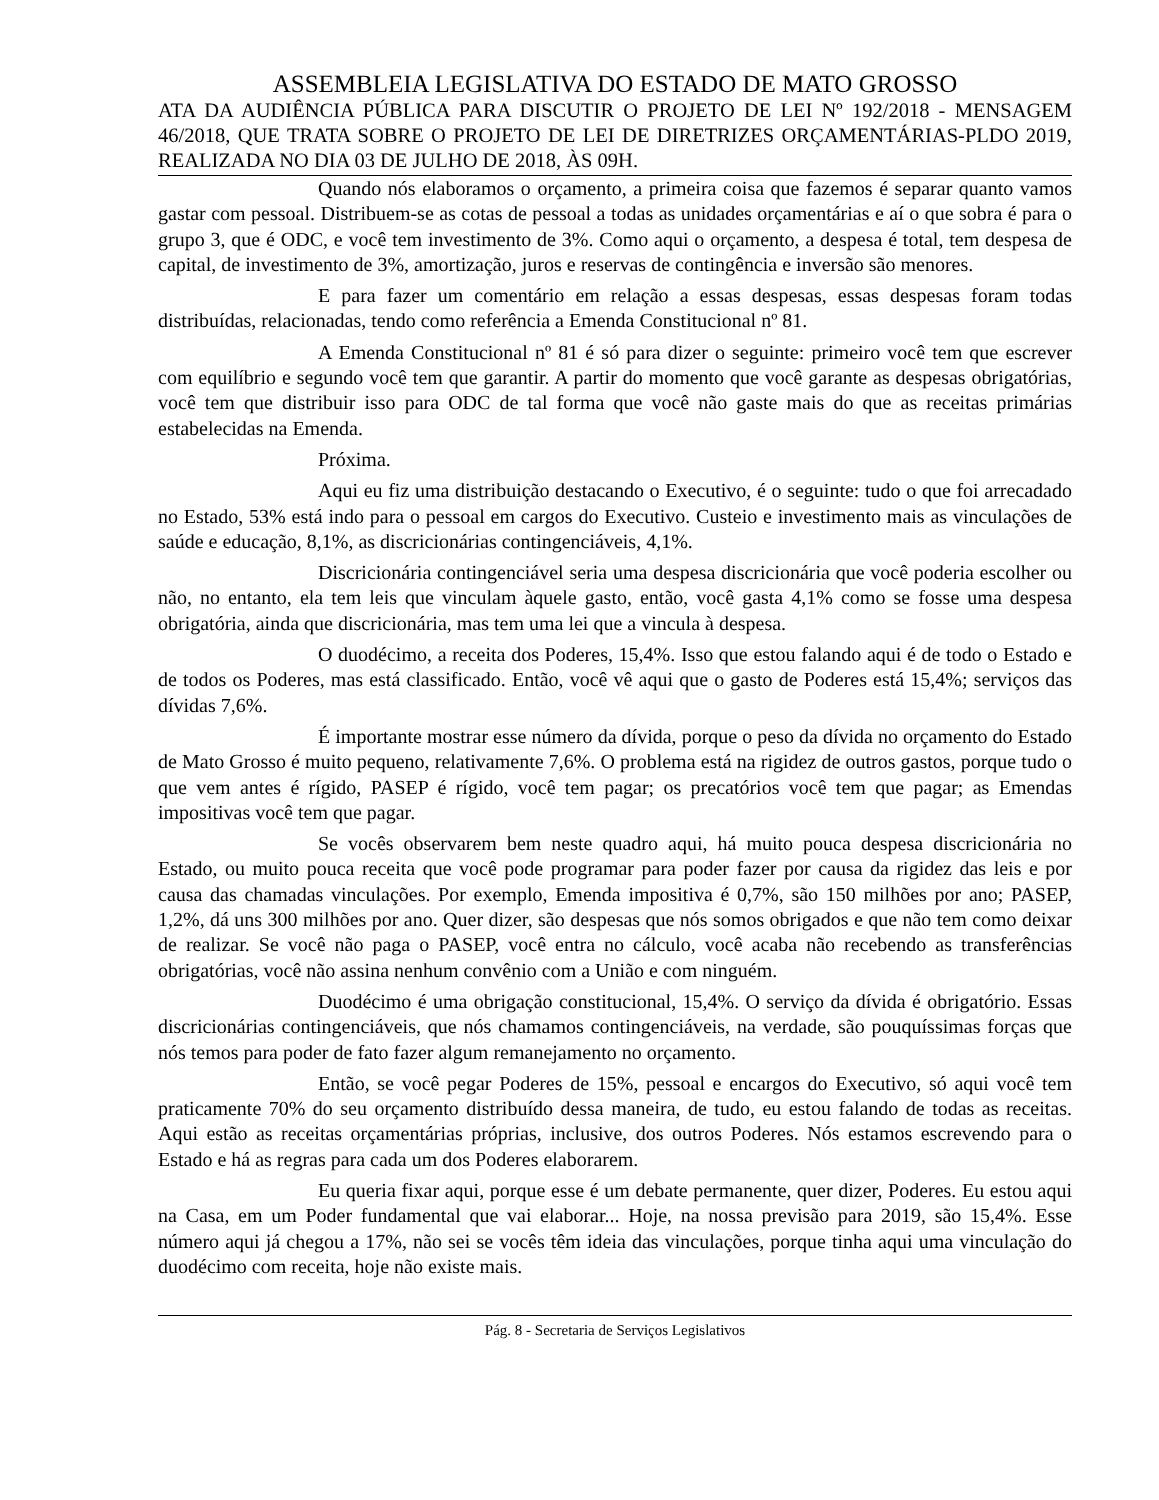ASSEMBLEIA LEGISLATIVA DO ESTADO DE MATO GROSSO
ATA DA AUDIÊNCIA PÚBLICA PARA DISCUTIR O PROJETO DE LEI Nº 192/2018 - MENSAGEM 46/2018, QUE TRATA SOBRE O PROJETO DE LEI DE DIRETRIZES ORÇAMENTÁRIAS-PLDO 2019, REALIZADA NO DIA 03 DE JULHO DE 2018, ÀS 09H.
Quando nós elaboramos o orçamento, a primeira coisa que fazemos é separar quanto vamos gastar com pessoal. Distribuem-se as cotas de pessoal a todas as unidades orçamentárias e aí o que sobra é para o grupo 3, que é ODC, e você tem investimento de 3%. Como aqui o orçamento, a despesa é total, tem despesa de capital, de investimento de 3%, amortização, juros e reservas de contingência e inversão são menores.
E para fazer um comentário em relação a essas despesas, essas despesas foram todas distribuídas, relacionadas, tendo como referência a Emenda Constitucional nº 81.
A Emenda Constitucional nº 81 é só para dizer o seguinte: primeiro você tem que escrever com equilíbrio e segundo você tem que garantir. A partir do momento que você garante as despesas obrigatórias, você tem que distribuir isso para ODC de tal forma que você não gaste mais do que as receitas primárias estabelecidas na Emenda.
Próxima.
Aqui eu fiz uma distribuição destacando o Executivo, é o seguinte: tudo o que foi arrecadado no Estado, 53% está indo para o pessoal em cargos do Executivo. Custeio e investimento mais as vinculações de saúde e educação, 8,1%, as discricionárias contingenciáveis, 4,1%.
Discricionária contingenciável seria uma despesa discricionária que você poderia escolher ou não, no entanto, ela tem leis que vinculam àquele gasto, então, você gasta 4,1% como se fosse uma despesa obrigatória, ainda que discricionária, mas tem uma lei que a vincula à despesa.
O duodécimo, a receita dos Poderes, 15,4%. Isso que estou falando aqui é de todo o Estado e de todos os Poderes, mas está classificado. Então, você vê aqui que o gasto de Poderes está 15,4%; serviços das dívidas 7,6%.
É importante mostrar esse número da dívida, porque o peso da dívida no orçamento do Estado de Mato Grosso é muito pequeno, relativamente 7,6%. O problema está na rigidez de outros gastos, porque tudo o que vem antes é rígido, PASEP é rígido, você tem pagar; os precatórios você tem que pagar; as Emendas impositivas você tem que pagar.
Se vocês observarem bem neste quadro aqui, há muito pouca despesa discricionária no Estado, ou muito pouca receita que você pode programar para poder fazer por causa da rigidez das leis e por causa das chamadas vinculações. Por exemplo, Emenda impositiva é 0,7%, são 150 milhões por ano; PASEP, 1,2%, dá uns 300 milhões por ano. Quer dizer, são despesas que nós somos obrigados e que não tem como deixar de realizar. Se você não paga o PASEP, você entra no cálculo, você acaba não recebendo as transferências obrigatórias, você não assina nenhum convênio com a União e com ninguém.
Duodécimo é uma obrigação constitucional, 15,4%. O serviço da dívida é obrigatório. Essas discricionárias contingenciáveis, que nós chamamos contingenciáveis, na verdade, são pouquíssimas forças que nós temos para poder de fato fazer algum remanejamento no orçamento.
Então, se você pegar Poderes de 15%, pessoal e encargos do Executivo, só aqui você tem praticamente 70% do seu orçamento distribuído dessa maneira, de tudo, eu estou falando de todas as receitas. Aqui estão as receitas orçamentárias próprias, inclusive, dos outros Poderes. Nós estamos escrevendo para o Estado e há as regras para cada um dos Poderes elaborarem.
Eu queria fixar aqui, porque esse é um debate permanente, quer dizer, Poderes. Eu estou aqui na Casa, em um Poder fundamental que vai elaborar... Hoje, na nossa previsão para 2019, são 15,4%. Esse número aqui já chegou a 17%, não sei se vocês têm ideia das vinculações, porque tinha aqui uma vinculação do duodécimo com receita, hoje não existe mais.
Pág. 8 - Secretaria de Serviços Legislativos